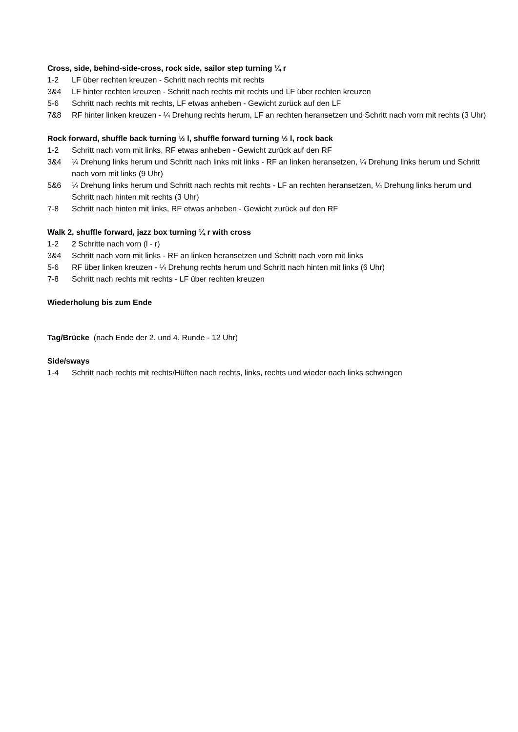Cross, side, behind-side-cross, rock side, sailor step turning ¼ r
1-2 LF über rechten kreuzen - Schritt nach rechts mit rechts
3&4 LF hinter rechten kreuzen - Schritt nach rechts mit rechts und LF über rechten kreuzen
5-6 Schritt nach rechts mit rechts, LF etwas anheben - Gewicht zurück auf den LF
7&8 RF hinter linken kreuzen - ¼ Drehung rechts herum, LF an rechten heransetzen und Schritt nach vorn mit rechts (3 Uhr)
Rock forward, shuffle back turning ½ l, shuffle forward turning ½ l, rock back
1-2 Schritt nach vorn mit links, RF etwas anheben - Gewicht zurück auf den RF
3&4 ¼ Drehung links herum und Schritt nach links mit links - RF an linken heransetzen, ¼ Drehung links herum und Schritt nach vorn mit links (9 Uhr)
5&6 ¼ Drehung links herum und Schritt nach rechts mit rechts - LF an rechten heransetzen, ¼ Drehung links herum und Schritt nach hinten mit rechts (3 Uhr)
7-8 Schritt nach hinten mit links, RF etwas anheben - Gewicht zurück auf den RF
Walk 2, shuffle forward, jazz box turning ¼ r with cross
1-2 2 Schritte nach vorn (l - r)
3&4 Schritt nach vorn mit links - RF an linken heransetzen und Schritt nach vorn mit links
5-6 RF über linken kreuzen - ¼ Drehung rechts herum und Schritt nach hinten mit links (6 Uhr)
7-8 Schritt nach rechts mit rechts - LF über rechten kreuzen
Wiederholung bis zum Ende
Tag/Brücke (nach Ende der 2. und 4. Runde - 12 Uhr)
Side/sways
1-4 Schritt nach rechts mit rechts/Hüften nach rechts, links, rechts und wieder nach links schwingen